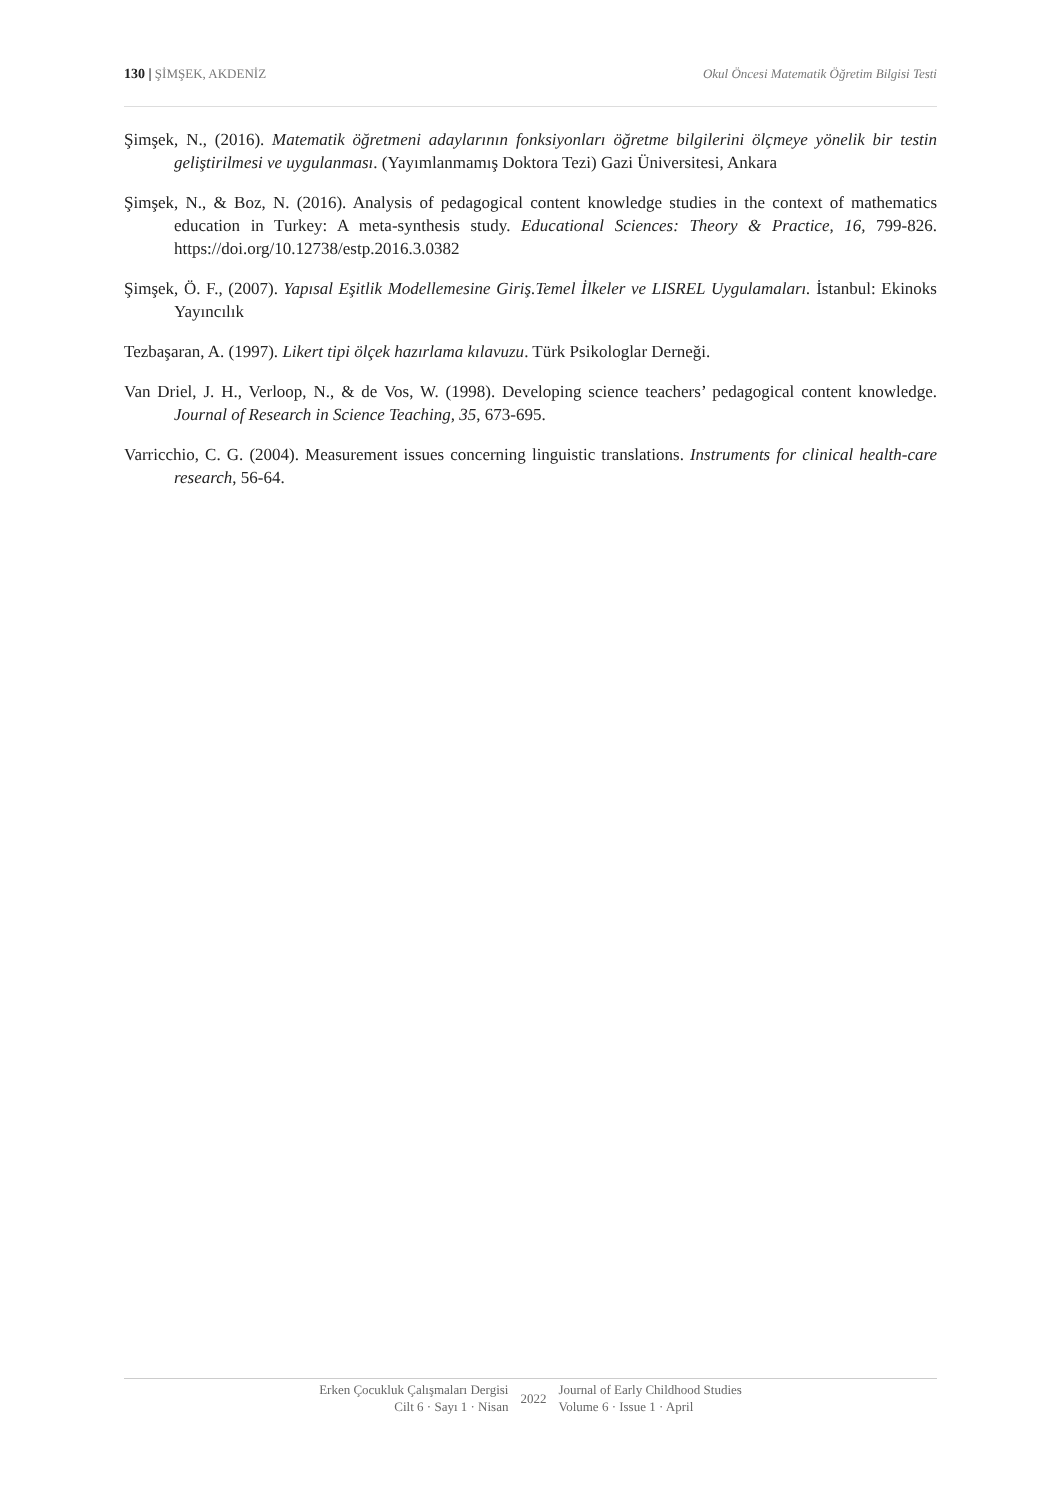130 | ŞİMŞEK, AKDENİZ Okul Öncesi Matematik Öğretim Bilgisi Testi
Şimşek, N., (2016). Matematik öğretmeni adaylarının fonksiyonları öğretme bilgilerini ölçmeye yönelik bir testin geliştirilmesi ve uygulanması. (Yayımlanmamış Doktora Tezi) Gazi Üniversitesi, Ankara
Şimşek, N., & Boz, N. (2016). Analysis of pedagogical content knowledge studies in the context of mathematics education in Turkey: A meta-synthesis study. Educational Sciences: Theory & Practice, 16, 799-826. https://doi.org/10.12738/estp.2016.3.0382
Şimşek, Ö. F., (2007). Yapısal Eşitlik Modellemesine Giriş.Temel İlkeler ve LISREL Uygulamaları. İstanbul: Ekinoks Yayıncılık
Tezbaşaran, A. (1997). Likert tipi ölçek hazırlama kılavuzu. Türk Psikologlar Derneği.
Van Driel, J. H., Verloop, N., & de Vos, W. (1998). Developing science teachers’ pedagogical content knowledge. Journal of Research in Science Teaching, 35, 673-695.
Varricchio, C. G. (2004). Measurement issues concerning linguistic translations. Instruments for clinical health-care research, 56-64.
Erken Çocukluk Çalışmaları Dergisi
Cilt 6 · Sayı 1 · Nisan
2022
Journal of Early Childhood Studies
Volume 6 · Issue 1 · April